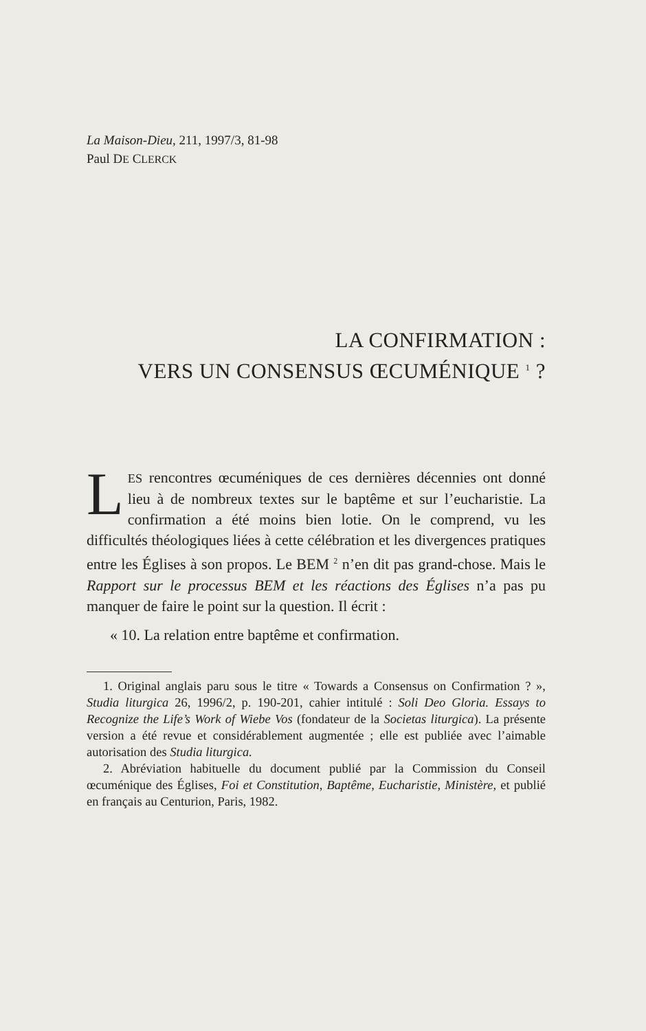La Maison-Dieu, 211, 1997/3, 81-98
Paul DE CLERCK
LA CONFIRMATION :
VERS UN CONSENSUS ŒCUMÉNIQUE <sup>1</sup> ?
LES rencontres œcuméniques de ces dernières décennies ont donné lieu à de nombreux textes sur le baptême et sur l’eucharistie. La confirmation a été moins bien lotie. On le comprend, vu les difficultés théologiques liées à cette célébration et les divergences pratiques entre les Églises à son propos. Le BEM <sup>2</sup> n’en dit pas grand-chose. Mais le Rapport sur le processus BEM et les réactions des Églises n’a pas pu manquer de faire le point sur la question. Il écrit :
« 10. La relation entre baptême et confirmation.
1. Original anglais paru sous le titre « Towards a Consensus on Confirmation ? », Studia liturgica 26, 1996/2, p. 190-201, cahier intitulé : Soli Deo Gloria. Essays to Recognize the Life’s Work of Wiebe Vos (fondateur de la Societas liturgica). La présente version a été revue et considérablement augmentée ; elle est publiée avec l’aimable autorisation des Studia liturgica.
2. Abréviation habituelle du document publié par la Commission du Conseil œcuménique des Églises, Foi et Constitution, Baptême, Eucharistie, Ministère, et publié en français au Centurion, Paris, 1982.